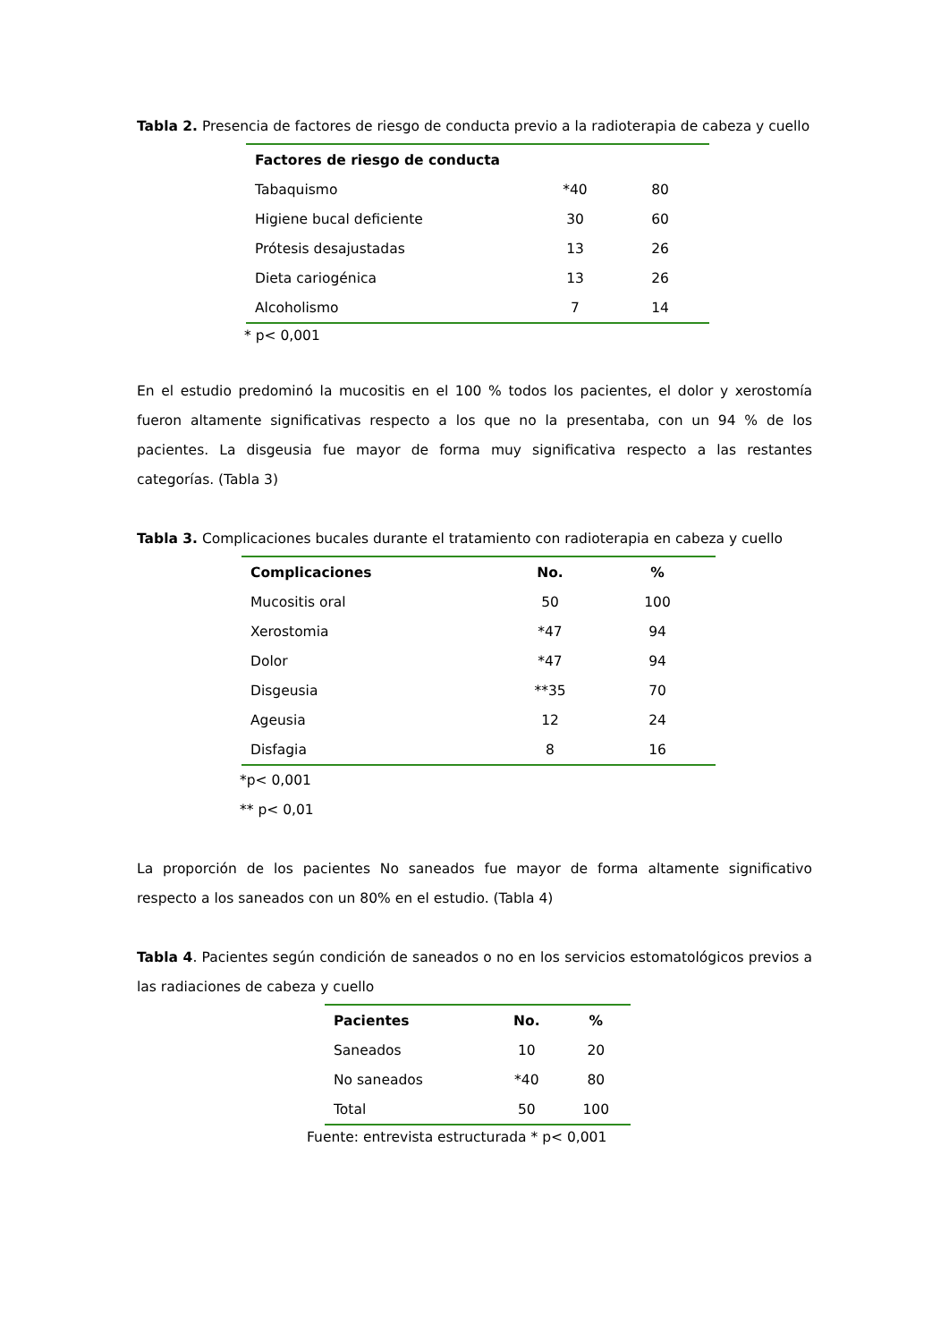Tabla 2. Presencia de factores de riesgo de conducta previo a la radioterapia de cabeza y cuello
| Factores de riesgo de conducta | | |
| --- | --- | --- |
| Tabaquismo | *40 | 80 |
| Higiene bucal deficiente | 30 | 60 |
| Prótesis desajustadas | 13 | 26 |
| Dieta cariogénica | 13 | 26 |
| Alcoholismo | 7 | 14 |
* p< 0,001
En el estudio predominó la mucositis en el 100 % todos los pacientes, el dolor y xerostomía fueron altamente significativas respecto a los que no la presentaba, con un 94 % de los pacientes. La disgeusia fue mayor de forma muy significativa respecto a las restantes categorías. (Tabla 3)
Tabla 3. Complicaciones bucales durante el tratamiento con radioterapia en cabeza y cuello
| Complicaciones | No. | % |
| --- | --- | --- |
| Mucositis oral | 50 | 100 |
| Xerostomia | *47 | 94 |
| Dolor | *47 | 94 |
| Disgeusia | **35 | 70 |
| Ageusia | 12 | 24 |
| Disfagia | 8 | 16 |
*p< 0,001
** p< 0,01
La proporción de los pacientes No saneados fue mayor de forma altamente significativo respecto a los saneados con un 80% en el estudio. (Tabla 4)
Tabla 4. Pacientes según condición de saneados o no en los servicios estomatológicos previos a las radiaciones de cabeza y cuello
| Pacientes | No. | % |
| --- | --- | --- |
| Saneados | 10 | 20 |
| No saneados | *40 | 80 |
| Total | 50 | 100 |
Fuente: entrevista estructurada * p< 0,001